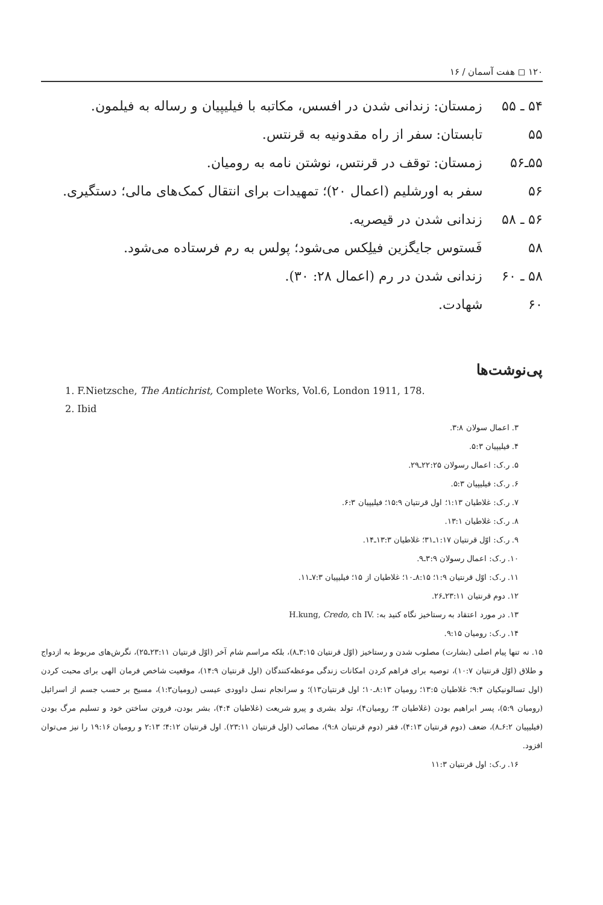۱۲۰ ◻ هفت آسمان / ۱۶
۵۴ ـ ۵۵ زمستان: زندانی شدن در افسس، مکاتبه با فیلیپیان و رساله به فیلمون.
۵۵ تابستان: سفر از راه مقدونیه به قرنتس.
۵۵ـ۵۶ زمستان: توقف در قرنتس، نوشتن نامه به رومیان.
۵۶ سفر به اورشلیم (اعمال ۲۰)؛ تمهیدات برای انتقال کمک‌های مالی؛ دستگیری.
۵۶ ـ ۵۸ زندانی شدن در قیصریه.
۵۸ فَستوس جایگزین فیلِکس می‌شود؛ پولس به رم فرستاده می‌شود.
۵۸ ـ ۶۰ زندانی شدن در رم (اعمال ۲۸: ۳۰).
۶۰ شهادت.
پی‌نوشت‌ها
1. F.Nietzsche, The Antichrist, Complete Works, Vol.6, London 1911, 178.
2. Ibid
۳. اعمال سولان ۳:۸.
۴. فیلیپیان ۵:۳.
۵. ر.ک: اعمال رسولان ۲۲:۲۵ـ۲۹.
۶. ر.ک: فیلیپیان ۵:۳.
۷. ر.ک: غلاطیان ۱:۱۳؛ اول قرنتیان ۱۵:۹؛ فیلیپیان ۶:۳.
۸. ر.ک: غلاطیان ۱۳:۱.
۹. ر.ک: اوّل قرنتیان ۱:۱۷ـ۳۱؛ غلاطیان ۱۳:۳ـ۱۴.
۱۰. ر.ک: اعمال رسولان ۳:۹ـ۹.
۱۱. ر.ک: اوّل قرنتیان ۱:۹؛ ۸:۱۵ـ۱۰؛ غلاطیان از ۱۵؛ فیلیپیان ۷:۳ـ۱۱.
۱۲. دوم قرنتیان ۲۳:۱۱ـ۲۶.
۱۳. در مورد اعتقاد به رستاخیز نگاه کنید به: H.kung, Credo, ch IV.
۱۴. ر.ک: رومیان ۹:۱۵.
۱۵. نه تنها پیام اصلی (بشارت) مصلوب شدن و رستاخیز (اوّل قرنتیان ۳:۱۵ـ۸)، بلکه مراسم شام آخر (اوّل قرنتیان ۲۳:۱۱ـ۲۵)، نگرش‌های مربوط به ازدواج و طلاق (اوّل قرنتیان ۱۰:۷)، توصیه برای فراهم کردن امکانات زندگی موعظه‌کنندگان (اول قرنتیان ۱۴:۹)، موقعیت شاخص فرمان الهی برای محبت کردن (اول تسالونیکیان ۹:۴؛ غلاطیان ۱۳:۵؛ رومیان ۸:۱۳ـ۱۰؛ اول قرنتیان۱۳)؛ و سرانجام نسل داوودی عیسی (رومیان۱:۳)، مسیح بر حسب جسم از اسرائیل (رومیان ۵:۹)، پسر ابراهیم بودن (غلاطیان ۳؛ رومیان۴)، تولد بشری و پیرو شریعت (غلاطیان ۴:۴)، بشر بودن، فروتن ساختن خود و تسلیم مرگ بودن (فیلیپیان ۶:۲ـ۸)، ضعف (دوم قرنتیان ۴:۱۳)، فقر (دوم قرنتیان ۹:۸)، مصائب (اول قرنتیان ۲۳:۱۱). اول قرنتیان ۴:۱۲؛ ۲:۱۳ و رومیان ۱۹:۱۶ را نیز می‌توان افزود.
۱۶. ر.ک: اول قرنتیان ۱۱:۳